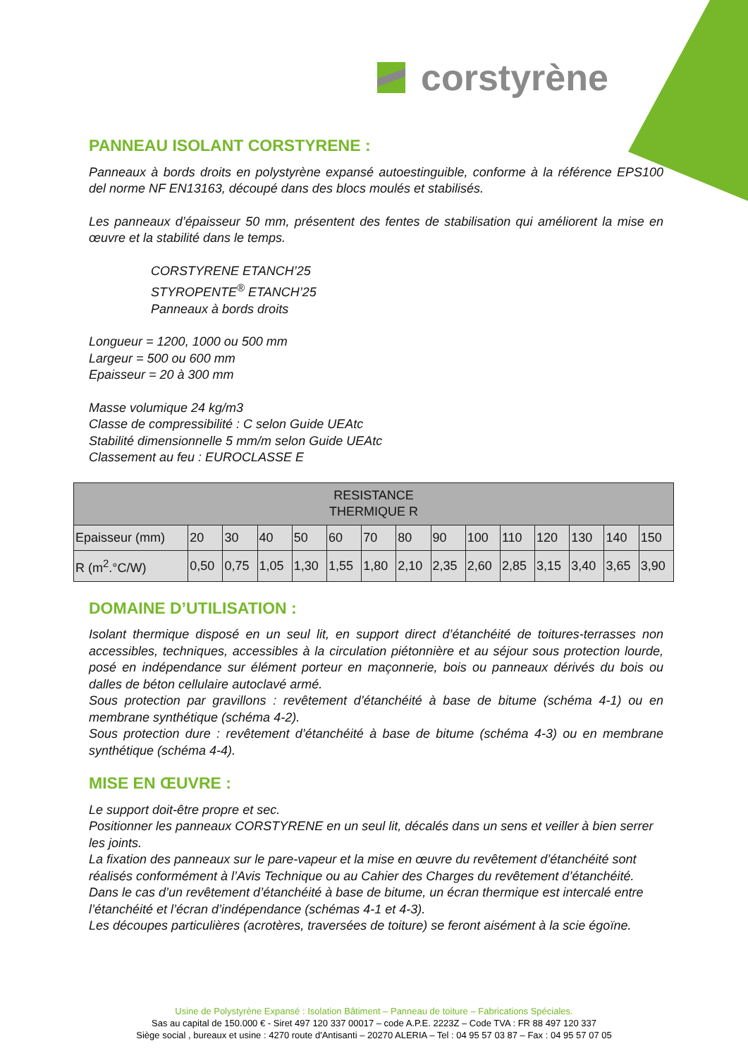corstyrène
PANNEAU ISOLANT CORSTYRENE :
Panneaux à bords droits en polystyrène expansé autoestinguible, conforme à la référence EPS100 del norme NF EN13163, découpé dans des blocs moulés et stabilisés.
Les panneaux d’épaisseur 50 mm, présentent des fentes de stabilisation qui améliorent la mise en œuvre et la stabilité dans le temps.
CORSTYRENE ETANCH’25
STYROPENTE<sup>®</sup> ETANCH’25
Panneaux à bords droits
Longueur = 1200, 1000 ou 500 mm
Largeur = 500 ou 600 mm
Epaisseur = 20 à 300 mm
Masse volumique 24 kg/m3
Classe de compressibilité : C selon Guide UEAtc
Stabilité dimensionnelle 5 mm/m selon Guide UEAtc
Classement au feu : EUROCLASSE E
| RESISTANCE THERMIQUE R | | | | | | | | | | | | | | |
| --- | --- | --- | --- | --- | --- | --- | --- | --- | --- | --- | --- | --- | --- | --- |
| Epaisseur (mm) | 20 | 30 | 40 | 50 | 60 | 70 | 80 | 90 | 100 | 110 | 120 | 130 | 140 | 150 |
| R (m<sup>2</sup>.°C/W) | 0,50 | 0,75 | 1,05 | 1,30 | 1,55 | 1,80 | 2,10 | 2,35 | 2,60 | 2,85 | 3,15 | 3,40 | 3,65 | 3,90 |
DOMAINE D’UTILISATION :
Isolant thermique disposé en un seul lit, en support direct d’étanchéité de toitures-terrasses non accessibles, techniques, accessibles à la circulation piétonnière et au séjour sous protection lourde, posé en indépendance sur élément porteur en maçonnerie, bois ou panneaux dérivés du bois ou dalles de béton cellulaire autoclavé armé.
Sous protection par gravillons : revêtement d’étanchéité à base de bitume (schéma 4-1) ou en membrane synthétique (schéma 4-2).
Sous protection dure : revêtement d’étanchéité à base de bitume (schéma 4-3) ou en membrane synthétique (schéma 4-4).
MISE EN ŒUVRE :
Le support doit-être propre et sec.
Positionner les panneaux CORSTYRENE en un seul lit, décalés dans un sens et veiller à bien serrer les joints.
La fixation des panneaux sur le pare-vapeur et la mise en œuvre du revêtement d’étanchéité sont réalisés conformément à l’Avis Technique ou au Cahier des Charges du revêtement d’étanchéité.
Dans le cas d’un revêtement d’étanchéité à base de bitume, un écran thermique est intercalé entre l’étanchéité et l’écran d’indépendance (schémas 4-1 et 4-3).
Les découpes particulières (acrotères, traversées de toiture) se feront aisément à la scie égoïne.
Usine de Polystyrène Expansé : Isolation Bâtiment – Panneau de toiture – Fabrications Spéciales.
Sas au capital de 150.000 € - Siret 497 120 337 00017 – code A.P.E. 2223Z – Code TVA : FR 88 497 120 337
Siège social , bureaux et usine : 4270 route d'Antisanti – 20270 ALERIA – Tel : 04 95 57 03 87 – Fax : 04 95 57 07 05